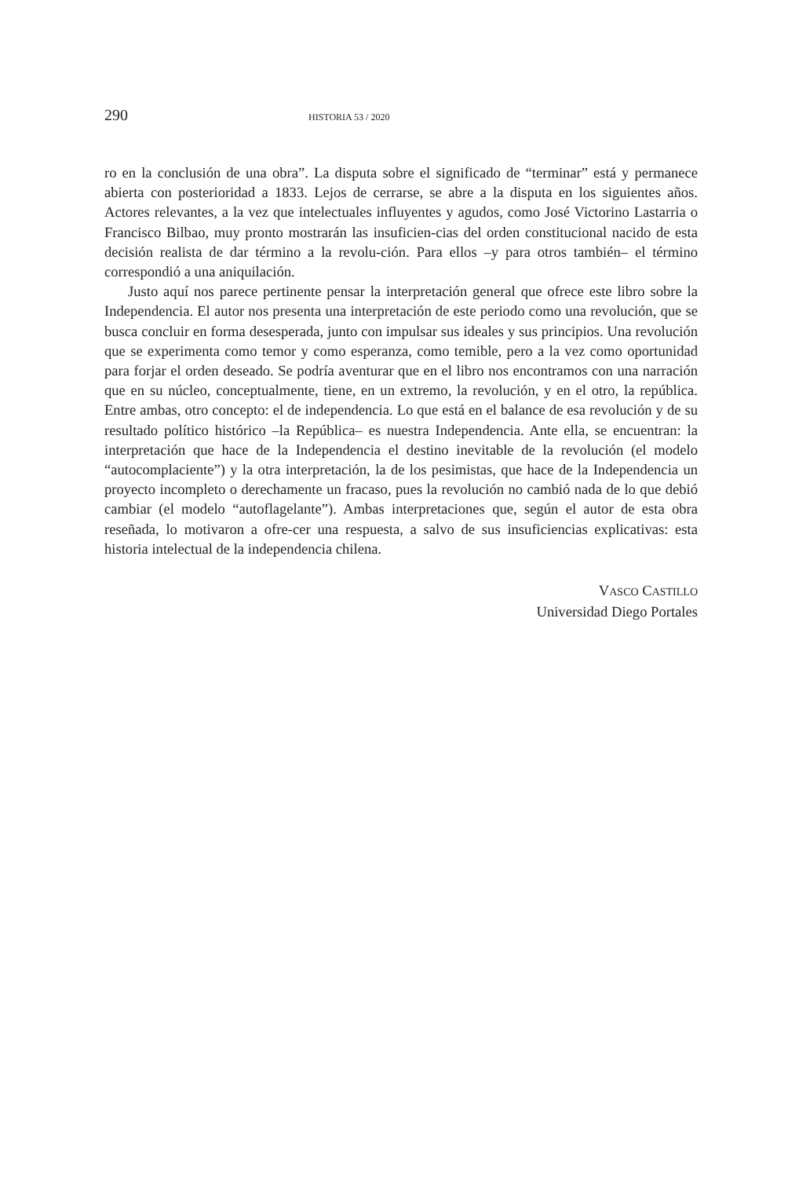290 HISTORIA 53 / 2020
ro en la conclusión de una obra”. La disputa sobre el significado de “terminar” está y permanece abierta con posterioridad a 1833. Lejos de cerrarse, se abre a la disputa en los siguientes años. Actores relevantes, a la vez que intelectuales influyentes y agudos, como José Victorino Lastarria o Francisco Bilbao, muy pronto mostrarán las insuficien-cias del orden constitucional nacido de esta decisión realista de dar término a la revolu-ción. Para ellos –y para otros también– el término correspondió a una aniquilación.
Justo aquí nos parece pertinente pensar la interpretación general que ofrece este libro sobre la Independencia. El autor nos presenta una interpretación de este periodo como una revolución, que se busca concluir en forma desesperada, junto con impulsar sus ideales y sus principios. Una revolución que se experimenta como temor y como esperanza, como temible, pero a la vez como oportunidad para forjar el orden deseado. Se podría aventurar que en el libro nos encontramos con una narración que en su núcleo, conceptualmente, tiene, en un extremo, la revolución, y en el otro, la república. Entre ambas, otro concepto: el de independencia. Lo que está en el balance de esa revolución y de su resultado político histórico –la República– es nuestra Independencia. Ante ella, se encuentran: la interpretación que hace de la Independencia el destino inevitable de la revolución (el modelo “autocomplaciente”) y la otra interpretación, la de los pesimistas, que hace de la Independencia un proyecto incompleto o derechamente un fracaso, pues la revolución no cambió nada de lo que debió cambiar (el modelo “autoflagelante”). Ambas interpretaciones que, según el autor de esta obra reseñada, lo motivaron a ofre-cer una respuesta, a salvo de sus insuficiencias explicativas: esta historia intelectual de la independencia chilena.
VASCO CASTILLO
Universidad Diego Portales